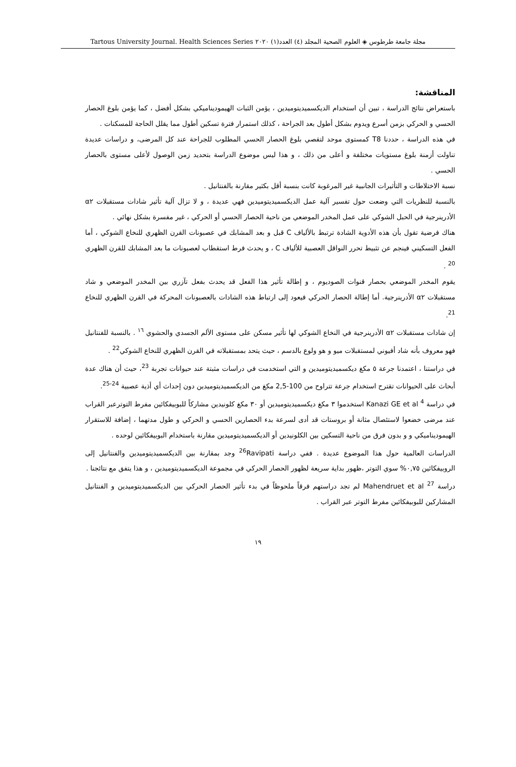مجلة جامعة طرطوس ◈ العلوم الصحية المجلد (٤) العدد(١) ٢٠٢٠ Tartous University Journal. Health Sciences Series
المناقشة:
باستعراض نتائج الدراسة ، تبين أن استخدام الديكسميديتوميدين ، يؤمن الثبات الهيموديناميكي بشكل أفضل ، كما يؤمن بلوغ الحصار الحسي و الحركي بزمن أسرع ويدوم بشكل أطول بعد الجراحة ، كذلك استمرار فترة تسكين أطول مما يقلل الحاجة للمسكنات .
في هذه الدراسة ، حددنا T8 كمستوى موحد لتقصي بلوغ الحصار الحسي المطلوب للجراحة عند كل المرضى، و دراسات عديدة تناولت أزمنة بلوغ مستويات مختلفة و أعلى من ذلك ، و هذا ليس موضوع الدراسة بتحديد زمن الوصول لأعلى مستوى بالحصار الحسي .
نسبة الاختلاطات و التأثيرات الجانبية غير المرغوبة كانت بنسبة أقل بكثير مقارنة بالفنتانيل .
بالنسبة للنظريات التي وضعت حول تفسير آلية عمل الديكسميديتوميدين فهي عديدة ، و لا تزال آلية تأثير شادات مستقبلات α٢ الأدرينرجية في الحبل الشوكي على عمل المخدر الموضعي من ناحية الحصار الحسي أو الحركي ، غير مفسرة بشكل نهائي .
هناك فرضية تقول بأن هذه الأدوية الشادة ترتبط بالألياف C قبل و بعد المشابك في عصبونات القرن الظهري للنخاع الشوكي ، أما الفعل التسكيني فينجم عن تثبيط تحرر النواقل العصبية للألياف C ، و يحدث فرط استقطاب لعصبونات ما بعد المشابك للقرن الظهري <sup>20</sup> .
يقوم المخدر الموضعي بحصار قنوات الصوديوم ، و إطالة تأثير هذا الفعل قد يحدث بفعل تآزري بين المخدر الموضعي و شاد مستقبلات α٢ الأدرينرجية. أما إطالة الحصار الحركي فيعود إلى ارتباط هذه الشادات بالعصبونات المحركة في القرن الظهري للنخاع <sup>21</sup>.
إن شادات مستقبلات α٢ الأدرينرجية في النخاع الشوكي لها تأثير مسكن على مستوى الألم الجسدي والحشوي <sup>١٦</sup> . بالنسبة للفنتانيل فهو معروف بأنه شاد أفيوني لمستقبلات ميو و هو ولوع بالدسم ، حيث يتحد بمستقبلاته في القرن الظهري للنخاع الشوكي<sup>22</sup> .
في دراستنا ، اعتمدنا جرعة ٥ مكغ ديكسميديتوميدين و التي استخدمت في دراسات مثبتة عند حيوانات تجربة <sup>23</sup>، حيث أن هناك عدة أبحاث على الحيوانات تقترح استخدام جرعة تتراوح من 100-2,5 مكغ من الديكسميديتوميدين دون إحداث أي أذية عصبية <sup>24-25</sup>.
في دراسة Kanazi GE et al <sup>4</sup> استخدموا ٣ مكغ ديكسميديتوميدين أو ٣٠ مكغ كلونيدين مشاركاً للبوبيفكائين مفرط التوترعبر القراب عند مرضى خضعوا لاستئصال مثانة أو بروستات قد أدى لسرعة بدء الحصارين الحسي و الحركي و طول مدتهما ، إضافة للاستقرار الهيموديناميكي و و بدون فرق من ناحية التسكين بين الكلونيدين أو الديكسميديتوميدين مقارنة باستخدام البوبيفكائين لوحده .
الدراسات العالمية حول هذا الموضوع عديدة . ففي دراسة <sup>26</sup>Ravipati وجد بمقارنة بين الديكسميديتوميدين والفنتانيل إلى الروبيفكائين ٠,٧٥% سوي التوتر ،ظهور بداية سريعة لظهور الحصار الحركي في مجموعة الديكسميديتوميدين ، و هذا يتفق مع نتائجنا .
دراسة Mahendruet et al <sup>27</sup> لم تجد دراستهم فرقاً ملحوظاً في بدء تأثير الحصار الحركي بين الديكسميديتوميدين و الفنتانيل المشاركين للبوبيفكائين مفرط التوتر عبر القراب .
١٩